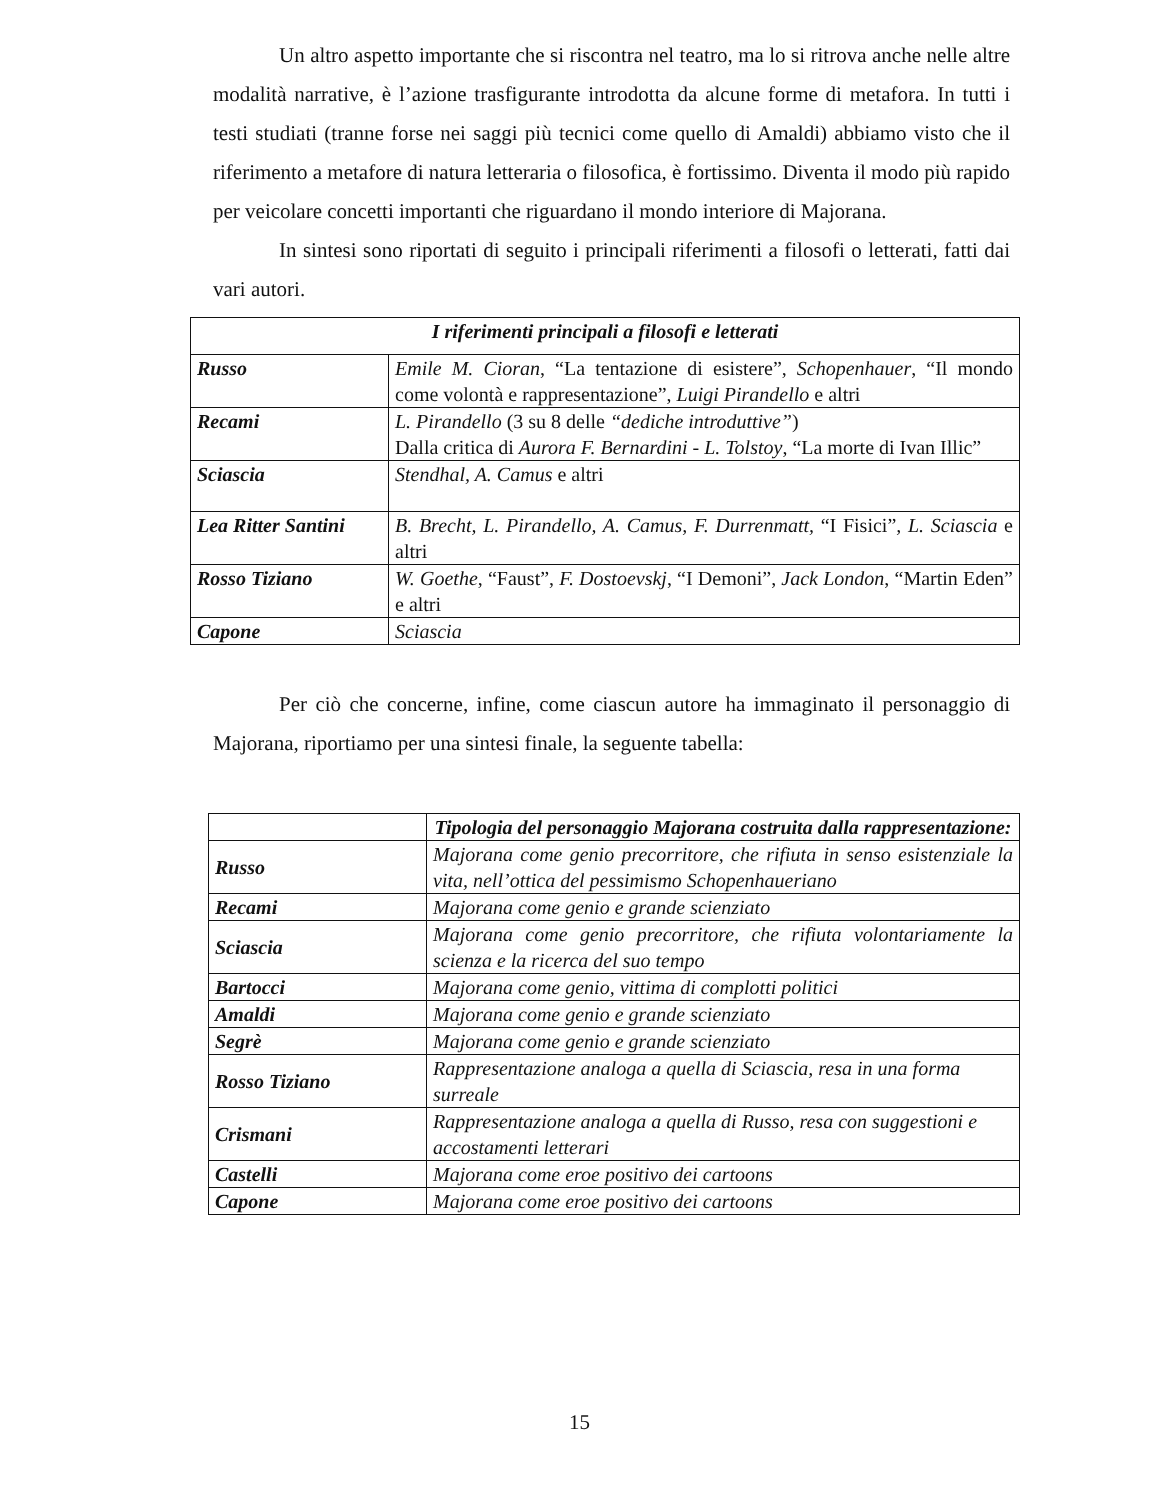Un altro aspetto importante che si riscontra nel teatro, ma lo si ritrova anche nelle altre modalità narrative, è l’azione trasfigurante introdotta da alcune forme di metafora. In tutti i testi studiati (tranne forse nei saggi più tecnici come quello di Amaldi) abbiamo visto che il riferimento a metafore di natura letteraria o filosofica, è fortissimo. Diventa il modo più rapido per veicolare concetti importanti che riguardano il mondo interiore di Majorana.
In sintesi sono riportati di seguito i principali riferimenti a filosofi o letterati, fatti dai vari autori.
| I riferimenti principali a filosofi e letterati | |
| --- | --- |
| Russo | Emile M. Cioran , “La tentazione di esistere”, Schopenhauer , “Il mondo come volontà e rappresentazione”, Luigi Pirandello e altri |
| Recami | L. Pirandello (3 su 8 delle “dediche introduttive” ) Dalla critica di Aurora F. Bernardini - L. Tolstoy , “La morte di Ivan Illic” |
| Sciascia | Stendhal, A. Camus e altri |
| Lea Ritter Santini | B. Brecht, L. Pirandello, A. Camus, F. Durrenmatt, “I Fisici” , L. Sciascia e altri |
| Rosso Tiziano | W. Goethe , “Faust”, F. Dostoevskj , “I Demoni”, Jack London , “Martin Eden” e altri |
| Capone | Sciascia |
Per ciò che concerne, infine, come ciascun autore ha immaginato il personaggio di Majorana, riportiamo per una sintesi finale, la seguente tabella:
| | Tipologia del personaggio Majorana costruita dalla rappresentazione: |
| Russo | Majorana come genio precorritore, che rifiuta in senso esistenziale la vita, nell’ottica del pessimismo Schopenhaueriano |
| Recami | Majorana come genio e grande scienziato |
| Sciascia | Majorana come genio precorritore, che rifiuta volontariamente la scienza e la ricerca del suo tempo |
| Bartocci | Majorana come genio, vittima di complotti politici |
| Amaldi | Majorana come genio e grande scienziato |
| Segrè | Majorana come genio e grande scienziato |
| Rosso Tiziano | Rappresentazione analoga a quella di Sciascia, resa in una forma surreale |
| Crismani | Rappresentazione analoga a quella di Russo, resa con suggestioni e accostamenti letterari |
| Castelli | Majorana come eroe positivo dei cartoons |
| Capone | Majorana come eroe positivo dei cartoons |
15